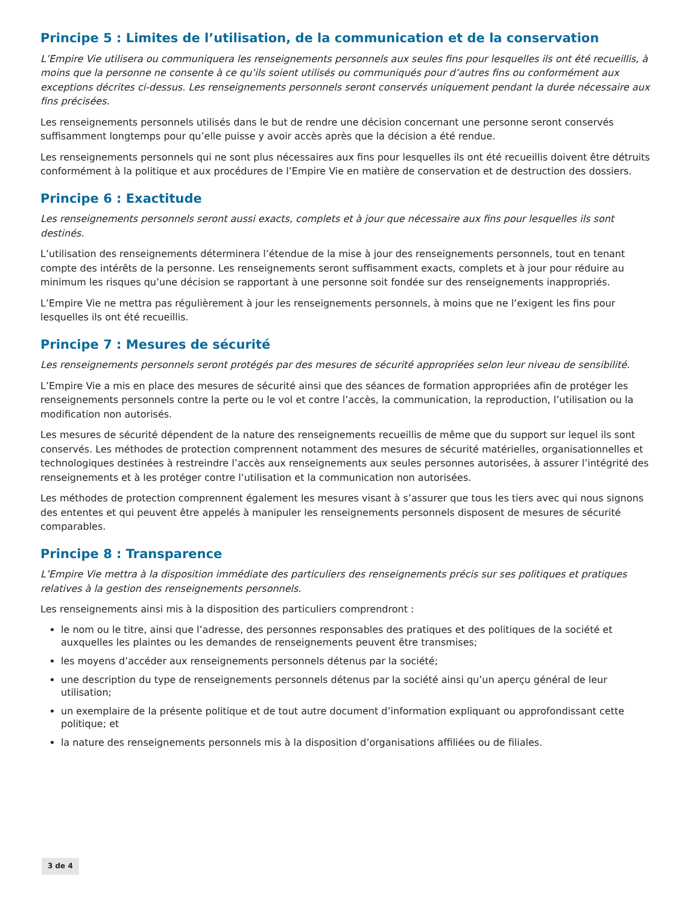Principe 5 : Limites de l’utilisation, de la communication et de la conservation
L’Empire Vie utilisera ou communiquera les renseignements personnels aux seules fins pour lesquelles ils ont été recueillis, à moins que la personne ne consente à ce qu’ils soient utilisés ou communiqués pour d’autres fins ou conformément aux exceptions décrites ci-dessus. Les renseignements personnels seront conservés uniquement pendant la durée nécessaire aux fins précisées.
Les renseignements personnels utilisés dans le but de rendre une décision concernant une personne seront conservés suffisamment longtemps pour qu’elle puisse y avoir accès après que la décision a été rendue.
Les renseignements personnels qui ne sont plus nécessaires aux fins pour lesquelles ils ont été recueillis doivent être détruits conformément à la politique et aux procédures de l’Empire Vie en matière de conservation et de destruction des dossiers.
Principe 6 : Exactitude
Les renseignements personnels seront aussi exacts, complets et à jour que nécessaire aux fins pour lesquelles ils sont destinés.
L’utilisation des renseignements déterminera l’étendue de la mise à jour des renseignements personnels, tout en tenant compte des intérêts de la personne. Les renseignements seront suffisamment exacts, complets et à jour pour réduire au minimum les risques qu’une décision se rapportant à une personne soit fondée sur des renseignements inappropriés.
L’Empire Vie ne mettra pas régulièrement à jour les renseignements personnels, à moins que ne l’exigent les fins pour lesquelles ils ont été recueillis.
Principe 7 : Mesures de sécurité
Les renseignements personnels seront protégés par des mesures de sécurité appropriées selon leur niveau de sensibilité.
L’Empire Vie a mis en place des mesures de sécurité ainsi que des séances de formation appropriées afin de protéger les renseignements personnels contre la perte ou le vol et contre l’accès, la communication, la reproduction, l’utilisation ou la modification non autorisés.
Les mesures de sécurité dépendent de la nature des renseignements recueillis de même que du support sur lequel ils sont conservés. Les méthodes de protection comprennent notamment des mesures de sécurité matérielles, organisationnelles et technologiques destinées à restreindre l’accès aux renseignements aux seules personnes autorisées, à assurer l’intégrité des renseignements et à les protéger contre l’utilisation et la communication non autorisées.
Les méthodes de protection comprennent également les mesures visant à s’assurer que tous les tiers avec qui nous signons des ententes et qui peuvent être appelés à manipuler les renseignements personnels disposent de mesures de sécurité comparables.
Principe 8 : Transparence
L’Empire Vie mettra à la disposition immédiate des particuliers des renseignements précis sur ses politiques et pratiques relatives à la gestion des renseignements personnels.
Les renseignements ainsi mis à la disposition des particuliers comprendront :
le nom ou le titre, ainsi que l’adresse, des personnes responsables des pratiques et des politiques de la société et auxquelles les plaintes ou les demandes de renseignements peuvent être transmises;
les moyens d’accéder aux renseignements personnels détenus par la société;
une description du type de renseignements personnels détenus par la société ainsi qu’un aperçu général de leur utilisation;
un exemplaire de la présente politique et de tout autre document d’information expliquant ou approfondissant cette politique; et
la nature des renseignements personnels mis à la disposition d’organisations affiliées ou de filiales.
3 de 4